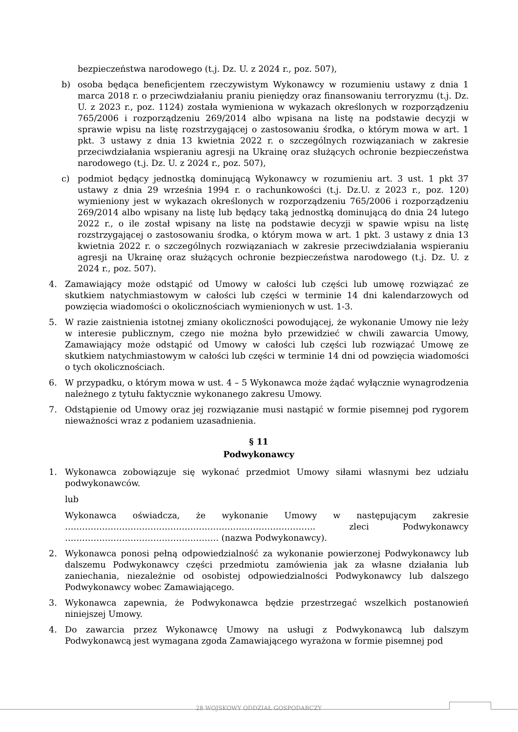bezpieczeństwa narodowego (t.j. Dz. U. z 2024 r., poz. 507),
b) osoba będąca beneficjentem rzeczywistym Wykonawcy w rozumieniu ustawy z dnia 1 marca 2018 r. o przeciwdziałaniu praniu pieniędzy oraz finansowaniu terroryzmu (t.j. Dz. U. z 2023 r., poz. 1124) została wymieniona w wykazach określonych w rozporządzeniu 765/2006 i rozporządzeniu 269/2014 albo wpisana na listę na podstawie decyzji w sprawie wpisu na listę rozstrzygającej o zastosowaniu środka, o którym mowa w art. 1 pkt. 3 ustawy z dnia 13 kwietnia 2022 r. o szczególnych rozwiązaniach w zakresie przeciwdziałania wspieraniu agresji na Ukrainę oraz służących ochronie bezpieczeństwa narodowego (t.j. Dz. U. z 2024 r., poz. 507),
c) podmiot będący jednostką dominującą Wykonawcy w rozumieniu art. 3 ust. 1 pkt 37 ustawy z dnia 29 września 1994 r. o rachunkowości (t.j. Dz.U. z 2023 r., poz. 120) wymieniony jest w wykazach określonych w rozporządzeniu 765/2006 i rozporządzeniu 269/2014 albo wpisany na listę lub będący taką jednostką dominującą do dnia 24 lutego 2022 r., o ile został wpisany na listę na podstawie decyzji w spawie wpisu na listę rozstrzygającej o zastosowaniu środka, o którym mowa w art. 1 pkt. 3 ustawy z dnia 13 kwietnia 2022 r. o szczególnych rozwiązaniach w zakresie przeciwdziałania wspieraniu agresji na Ukrainę oraz służących ochronie bezpieczeństwa narodowego (t.j. Dz. U. z 2024 r., poz. 507).
4. Zamawiający może odstąpić od Umowy w całości lub części lub umowę rozwiązać ze skutkiem natychmiastowym w całości lub części w terminie 14 dni kalendarzowych od powzięcia wiadomości o okolicznościach wymienionych w ust. 1-3.
5. W razie zaistnienia istotnej zmiany okoliczności powodującej, że wykonanie Umowy nie leży w interesie publicznym, czego nie można było przewidzieć w chwili zawarcia Umowy, Zamawiający może odstąpić od Umowy w całości lub części lub rozwiązać Umowę ze skutkiem natychmiastowym w całości lub części w terminie 14 dni od powzięcia wiadomości o tych okolicznościach.
6. W przypadku, o którym mowa w ust. 4 – 5 Wykonawca może żądać wyłącznie wynagrodzenia należnego z tytułu faktycznie wykonanego zakresu Umowy.
7. Odstąpienie od Umowy oraz jej rozwiązanie musi nastąpić w formie pisemnej pod rygorem nieważności wraz z podaniem uzasadnienia.
§ 11
Podwykonawcy
1. Wykonawca zobowiązuje się wykonać przedmiot Umowy siłami własnymi bez udziału podwykonawców.
lub
Wykonawca oświadcza, że wykonanie Umowy w następującym zakresie ……………………………………………………………………………. zleci Podwykonawcy ……………………………………………… (nazwa Podwykonawcy).
2. Wykonawca ponosi pełną odpowiedzialność za wykonanie powierzonej Podwykonawcy lub dalszemu Podwykonawcy części przedmiotu zamówienia jak za własne działania lub zaniechania, niezależnie od osobistej odpowiedzialności Podwykonawcy lub dalszego Podwykonawcy wobec Zamawiającego.
3. Wykonawca zapewnia, że Podwykonawca będzie przestrzegać wszelkich postanowień niniejszej Umowy.
4. Do zawarcia przez Wykonawcę Umowy na usługi z Podwykonawcą lub dalszym Podwykonawcą jest wymagana zgoda Zamawiającego wyrażona w formie pisemnej pod
28 WOJSKOWY ODDZIAŁ GOSPODARCZY